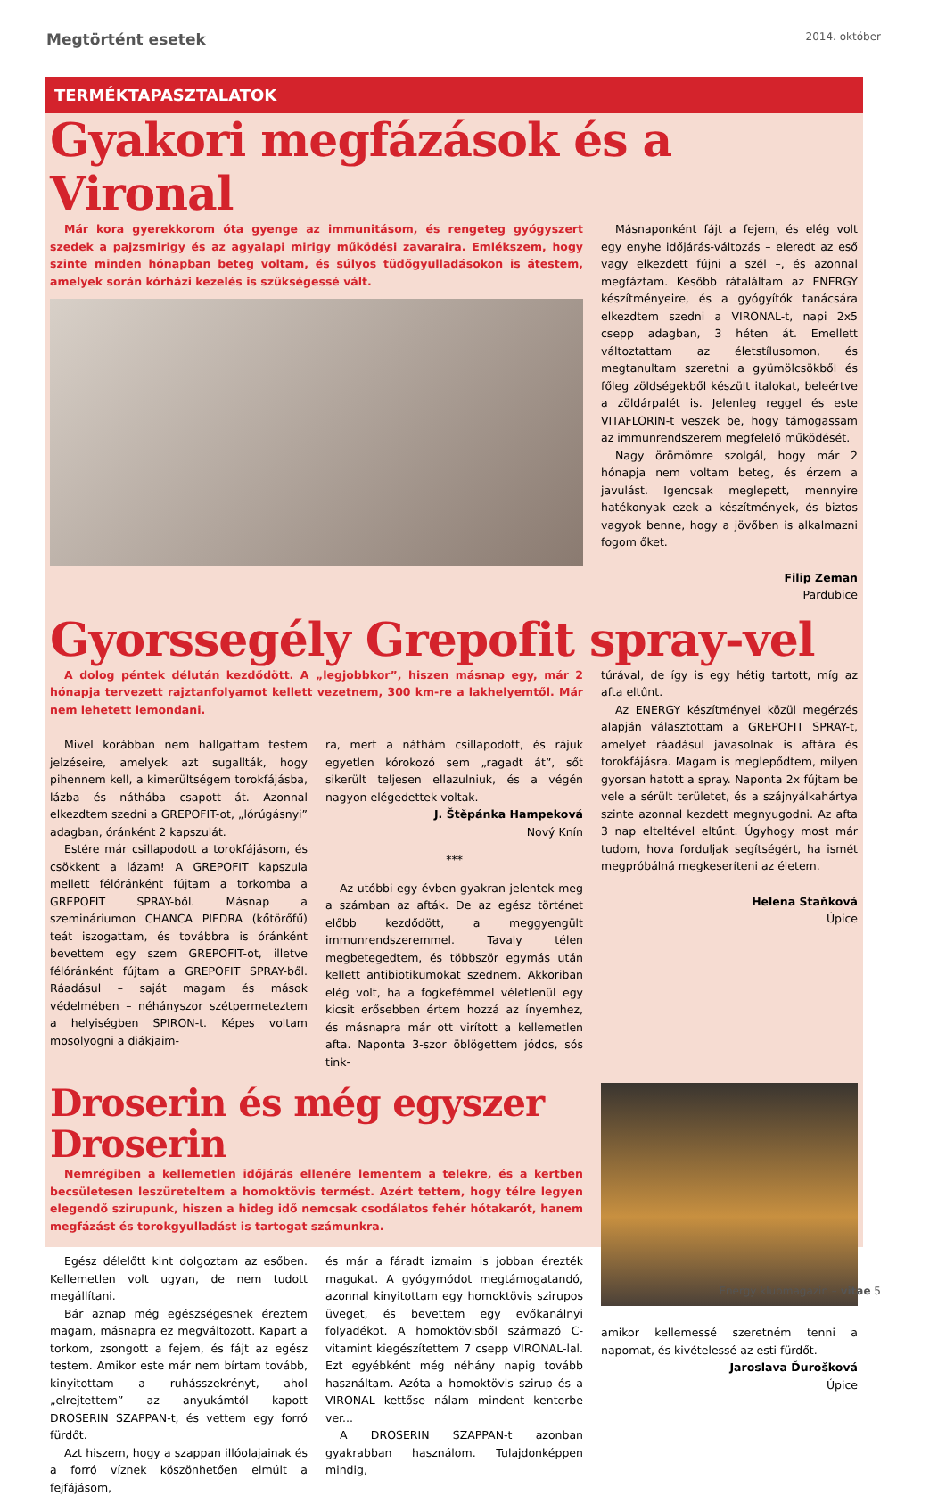Megtörtént esetek 2014. október
TERMÉKTAPASZTALATOK
Gyakori megfázások és a Vironal
Már kora gyerekkorom óta gyenge az immunitásom, és rengeteg gyógyszert szedek a pajzsmirigy és az agyalapi mirigy működési zavaraira. Emlékszem, hogy szinte minden hónapban beteg voltam, és súlyos tüdőgyulladásokon is átestem, amelyek során kórházi kezelés is szükségessé vált.
Másnaponként fájt a fejem, és elég volt egy enyhe időjárás-változás – eleredt az eső vagy elkezdett fújni a szél –, és azonnal megfáztam. Később rátaláltam az ENERGY készítményeire, és a gyógyítók tanácsára elkezdtem szedni a VIRONAL-t, napi 2x5 csepp adagban, 3 héten át. Emellett változtattam az életstílusomon, és megtanultam szeretni a gyümölcsökből és főleg zöldségekből készült italokat, beleértve a zöldárpalét is. Jelenleg reggel és este VITAFLORIN-t veszek be, hogy támogassam az immunrendszerem megfelelő működését.
Nagy örömömre szolgál, hogy már 2 hónapja nem voltam beteg, és érzem a javulást. Igencsak meglepett, mennyire hatékonyak ezek a készítmények, és biztos vagyok benne, hogy a jövőben is alkalmazni fogom őket.
Filip Zeman
Pardubice
Gyorssegély Grepofit spray-vel
A dolog péntek délután kezdődött. A „legjobbkor”, hiszen másnap egy, már 2 hónapja tervezett rajztanfolyamot kellett vezetnem, 300 km-re a lakhelyemtől. Már nem lehetett lemondani.
Mivel korábban nem hallgattam testem jelzéseire, amelyek azt sugallták, hogy pihennem kell, a kimerültségem torokfájásba, lázba és náthába csapott át. Azonnal elkezdtem szedni a GREPOFIT-ot, „lórúgásnyi” adagban, óránként 2 kapszulát.
Estére már csillapodott a torokfájásom, és csökkent a lázam! A GREPOFIT kapszula mellett félóránként fújtam a torkomba a GREPOFIT SPRAY-ből. Másnap a szemináriumon CHANCA PIEDRA (kőtörőfű) teát iszogattam, és továbbra is óránként bevettem egy szem GREPOFIT-ot, illetve félóránként fújtam a GREPOFIT SPRAY-ből. Ráadásul – saját magam és mások védelmében – néhányszor szétpermeteztem a helyiségben SPIRON-t. Képes voltam mosolyogni a diákjaim-
ra, mert a náthám csillapodott, és rájuk egyetlen kórokozó sem „ragadt át”, sőt sikerült teljesen ellazulniuk, és a végén nagyon elégedettek voltak.
J. Štěpánka Hampeková
Nový Knín
***
Az utóbbi egy évben gyakran jelentek meg a számban az afták. De az egész történet előbb kezdődött, a meggyengült immunrendszeremmel. Tavaly télen megbetegedtem, és többször egymás után kellett antibiotikumokat szednem. Akkoriban elég volt, ha a fogkefémmel véletlenül egy kicsit erősebben értem hozzá az ínyemhez, és másnapra már ott virított a kellemetlen afta. Naponta 3-szor öblögettem jódos, sós tink-
túrával, de így is egy hétig tartott, míg az afta eltűnt.
Az ENERGY készítményei közül megérzés alapján választottam a GREPOFIT SPRAY-t, amelyet ráadásul javasolnak is aftára és torokfájásra. Magam is meglepődtem, milyen gyorsan hatott a spray. Naponta 2x fújtam be vele a sérült területet, és a szájnyálkahártya szinte azonnal kezdett megnyugodni. Az afta 3 nap elteltével eltűnt. Úgyhogy most már tudom, hova forduljak segítségért, ha ismét megpróbálná megkeseríteni az életem.
Helena Staňková
Úpice
Droserin és még egyszer Droserin
Nemrégiben a kellemetlen időjárás ellenére lementem a telekre, és a kertben becsületesen leszüreteltem a homoktövis termést. Azért tettem, hogy télre legyen elegendő szirupunk, hiszen a hideg idő nemcsak csodálatos fehér hótakarót, hanem megfázást és torokgyulladást is tartogat számunkra.
Egész délelőtt kint dolgoztam az esőben. Kellemetlen volt ugyan, de nem tudott megállítani.
Bár aznap még egészségesnek éreztem magam, másnapra ez megváltozott. Kapart a torkom, zsongott a fejem, és fájt az egész testem. Amikor este már nem bírtam tovább, kinyitottam a ruhásszekrényt, ahol „elrejtettem” az anyukámtól kapott DROSERIN SZAPPAN-t, és vettem egy forró fürdőt.
Azt hiszem, hogy a szappan illóolajainak és a forró víznek köszönhetően elmúlt a fejfájásom,
és már a fáradt izmaim is jobban érezték magukat. A gyógymódot megtámogatandó, azonnal kinyitottam egy homoktövis szirupos üveget, és bevettem egy evőkanálnyi folyadékot. A homoktövisből származó C-vitamint kiegészítettem 7 csepp VIRONAL-lal. Ezt egyébként még néhány napig tovább használtam. Azóta a homoktövis szirup és a VIRONAL kettőse nálam mindent kenterbe ver...
A DROSERIN SZAPPAN-t azonban gyakrabban használom. Tulajdonképpen mindig,
amikor kellemessé szeretném tenni a napomat, és kivételessé az esti fürdőt.
Jaroslava Ďurošková
Úpice
Energy klubmagazin – vitae 5